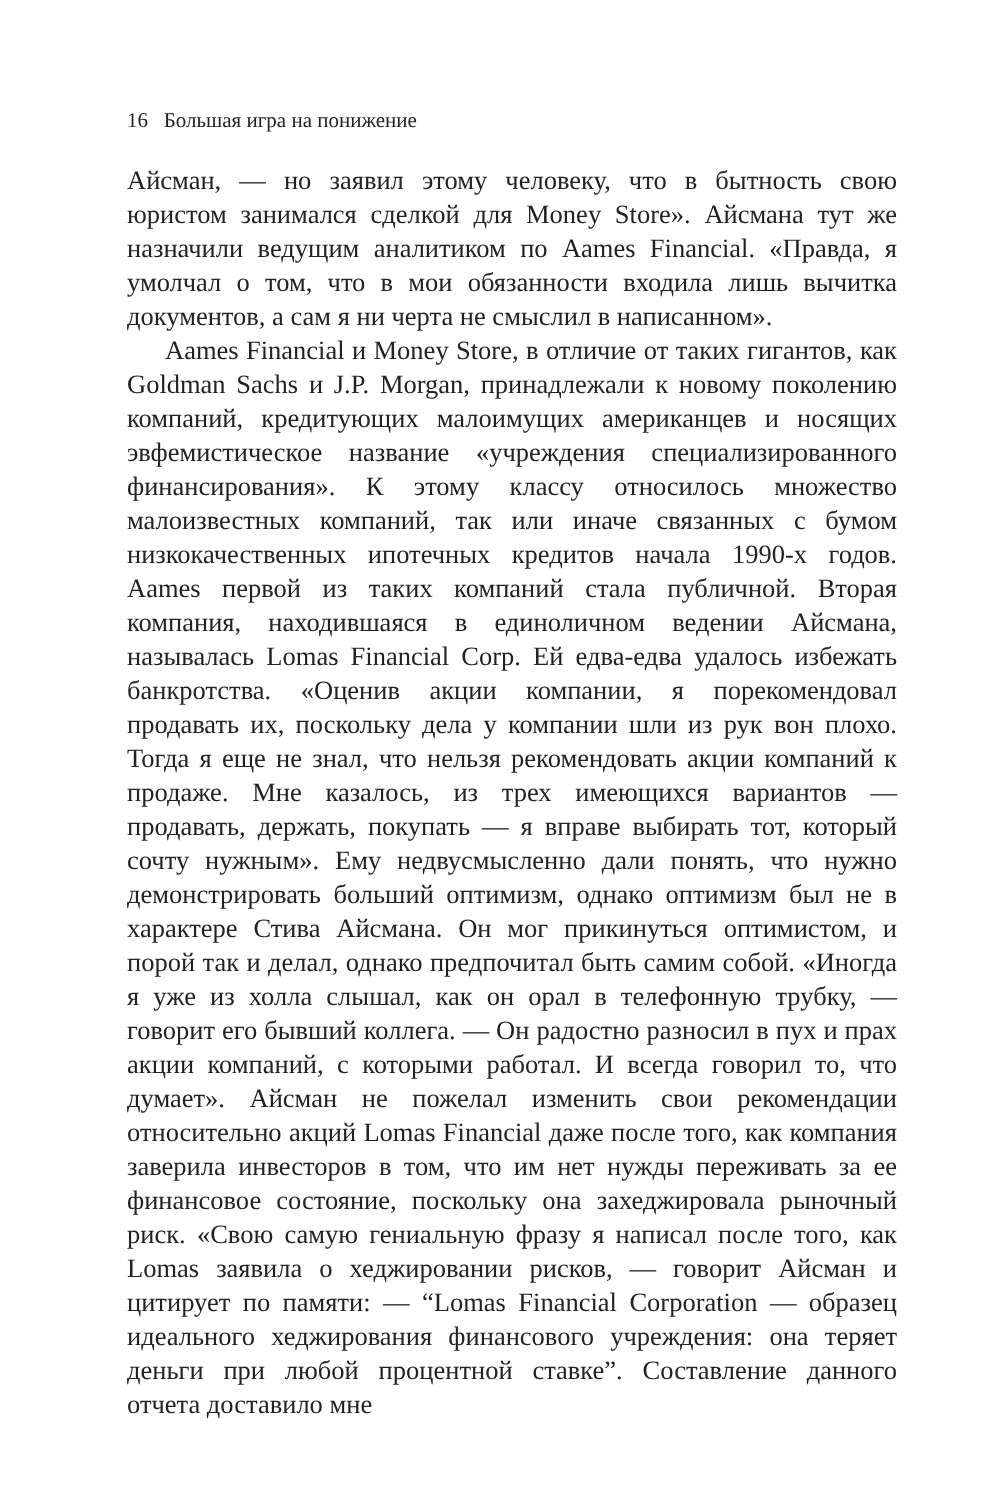16 Большая игра на понижение
Айсман, — но заявил этому человеку, что в бытность свою юристом занимался сделкой для Money Store». Айсмана тут же назначили ведущим аналитиком по Aames Financial. «Правда, я умолчал о том, что в мои обязанности входила лишь вычитка документов, а сам я ни черта не смыслил в написанном».
Aames Financial и Money Store, в отличие от таких гигантов, как Goldman Sachs и J.P. Morgan, принадлежали к новому поколению компаний, кредитующих малоимущих американцев и носящих эвфемистическое название «учреждения специализированного финансирования». К этому классу относилось множество малоизвестных компаний, так или иначе связанных с бумом низкокачественных ипотечных кредитов начала 1990-х годов. Aames первой из таких компаний стала публичной. Вторая компания, находившаяся в единоличном ведении Айсмана, называлась Lomas Financial Corp. Ей едва-едва удалось избежать банкротства. «Оценив акции компании, я порекомендовал продавать их, поскольку дела у компании шли из рук вон плохо. Тогда я еще не знал, что нельзя рекомендовать акции компаний к продаже. Мне казалось, из трех имеющихся вариантов — продавать, держать, покупать — я вправе выбирать тот, который сочту нужным». Ему недвусмысленно дали понять, что нужно демонстрировать больший оптимизм, однако оптимизм был не в характере Стива Айсмана. Он мог прикинуться оптимистом, и порой так и делал, однако предпочитал быть самим собой. «Иногда я уже из холла слышал, как он орал в телефонную трубку, — говорит его бывший коллега. — Он радостно разносил в пух и прах акции компаний, с которыми работал. И всегда говорил то, что думает». Айсман не пожелал изменить свои рекомендации относительно акций Lomas Financial даже после того, как компания заверила инвесторов в том, что им нет нужды переживать за ее финансовое состояние, поскольку она захеджировала рыночный риск. «Свою самую гениальную фразу я написал после того, как Lomas заявила о хеджировании рисков, — говорит Айсман и цитирует по памяти: — “Lomas Financial Corporation — образец идеального хеджирования финансового учреждения: она теряет деньги при любой процентной ставке”. Составление данного отчета доставило мне